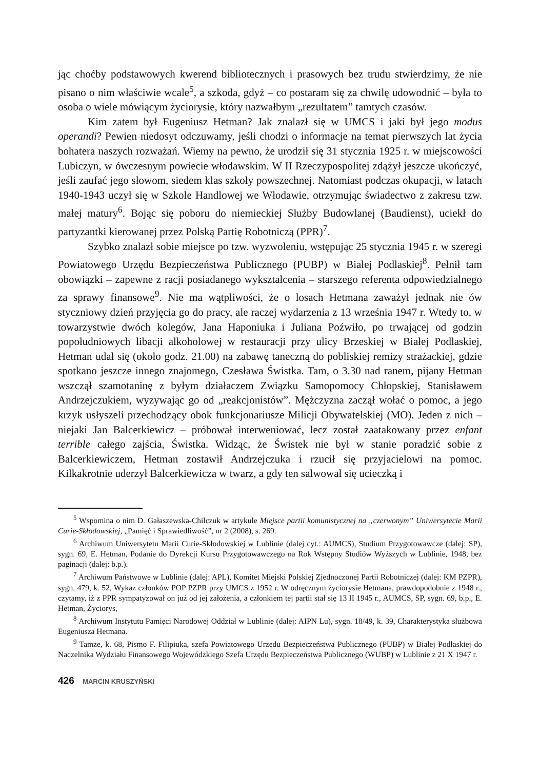jąc choćby podstawowych kwerend bibliotecznych i prasowych bez trudu stwierdzimy, że nie pisano o nim właściwie wcale<sup>5</sup>, a szkoda, gdyż – co postaram się za chwilę udowodnić – była to osoba o wiele mówiącym życiorysie, który nazwałbym „rezultatem” tamtych czasów.
Kim zatem był Eugeniusz Hetman? Jak znalazł się w UMCS i jaki był jego modus operandi? Pewien niedosyt odczuwamy, jeśli chodzi o informacje na temat pierwszych lat życia bohatera naszych rozważań. Wiemy na pewno, że urodził się 31 stycznia 1925 r. w miejscowości Lubiczyn, w ówczesnym powiecie włodawskim. W II Rzeczypospolitej zdążył jeszcze ukończyć, jeśli zaufać jego słowom, siedem klas szkoły powszechnej. Natomiast podczas okupacji, w latach 1940-1943 uczył się w Szkole Handlowej we Włodawie, otrzymując świadectwo z zakresu tzw. małej matury<sup>6</sup>. Bojąc się poboru do niemieckiej Służby Budowlanej (Baudienst), uciekł do partyzantki kierowanej przez Polską Partię Robotniczą (PPR)<sup>7</sup>.
Szybko znalazł sobie miejsce po tzw. wyzwoleniu, wstępując 25 stycznia 1945 r. w szeregi Powiatowego Urzędu Bezpieczeństwa Publicznego (PUBP) w Białej Podlaskiej<sup>8</sup>. Pełnił tam obowiązki – zapewne z racji posiadanego wykształcenia – starszego referenta odpowiedzialnego za sprawy finansowe<sup>9</sup>. Nie ma wątpliwości, że o losach Hetmana zaważył jednak nie ów styczniowy dzień przyjęcia go do pracy, ale raczej wydarzenia z 13 września 1947 r. Wtedy to, w towarzystwie dwóch kolegów, Jana Haponiuka i Juliana Poźwiło, po trwającej od godzin popołudniowych libacji alkoholowej w restauracji przy ulicy Brzeskiej w Białej Podlaskiej, Hetman udał się (około godz. 21.00) na zabawę taneczną do pobliskiej remizy strażackiej, gdzie spotkano jeszcze innego znajomego, Czesława Świstka. Tam, o 3.30 nad ranem, pijany Hetman wszczął szamotaninę z byłym działaczem Związku Samopomocy Chłopskiej, Stanisławem Andrzejczukiem, wyzywając go od „reakcjonistów”. Mężczyzna zaczął wołać o pomoc, a jego krzyk usłyszeli przechodzący obok funkcjonariusze Milicji Obywatelskiej (MO). Jeden z nich – niejaki Jan Balcerkiewicz – próbował interweniować, lecz został zaatakowany przez enfant terrible całego zajścia, Świstka. Widząc, że Świstek nie był w stanie poradzić sobie z Balcerkiewiczem, Hetman zostawił Andrzejczuka i rzucił się przyjacielowi na pomoc. Kilkakrotnie uderzył Balcerkiewicza w twarz, a gdy ten salwował się ucieczką i
<sup>5</sup> Wspomina o nim D. Gałaszewska-Chilczuk w artykule Miejsce partii komunistycznej na „czerwonym” Uniwersytecie Marii Curie-Skłodowskiej, „Pamięć i Sprawiedliwość”, nr 2 (2008), s. 269.
<sup>6</sup> Archiwum Uniwersytetu Marii Curie-Skłodowskiej w Lublinie (dalej cyt.: AUMCS), Studium Przygotowawcze (dalej: SP), sygn. 69, E. Hetman, Podanie do Dyrekcji Kursu Przygotowawczego na Rok Wstępny Studiów Wyższych w Lublinie, 1948, bez paginacji (dalej: b.p.).
<sup>7</sup> Archiwum Państwowe w Lublinie (dalej: APL), Komitet Miejski Polskiej Zjednoczonej Partii Robotniczej (dalej: KM PZPR), sygn. 479, k. 52, Wykaz członków POP PZPR przy UMCS z 1952 r. W odręcznym życiorysie Hetmana, prawdopodobnie z 1948 r., czytamy, iż z PPR sympatyzował on już od jej założenia, a członkiem tej partii stał się 13 II 1945 r., AUMCS, SP, sygn. 69, b.p., E. Hetman, Życiorys,
<sup>8</sup> Archiwum Instytutu Pamięci Narodowej Oddział w Lublinie (dalej: AIPN Lu), sygn. 18/49, k. 39, Charakterystyka służbowa Eugeniusza Hetmana.
<sup>9</sup> Tamże, k. 68, Pismo F. Filipiuka, szefa Powiatowego Urzędu Bezpieczeństwa Publicznego (PUBP) w Białej Podlaskiej do Naczelnika Wydziału Finansowego Wojewódzkiego Szefa Urzędu Bezpieczeństwa Publicznego (WUBP) w Lublinie z 21 X 1947 r.
426 MARCIN KRUSZYŃSKI